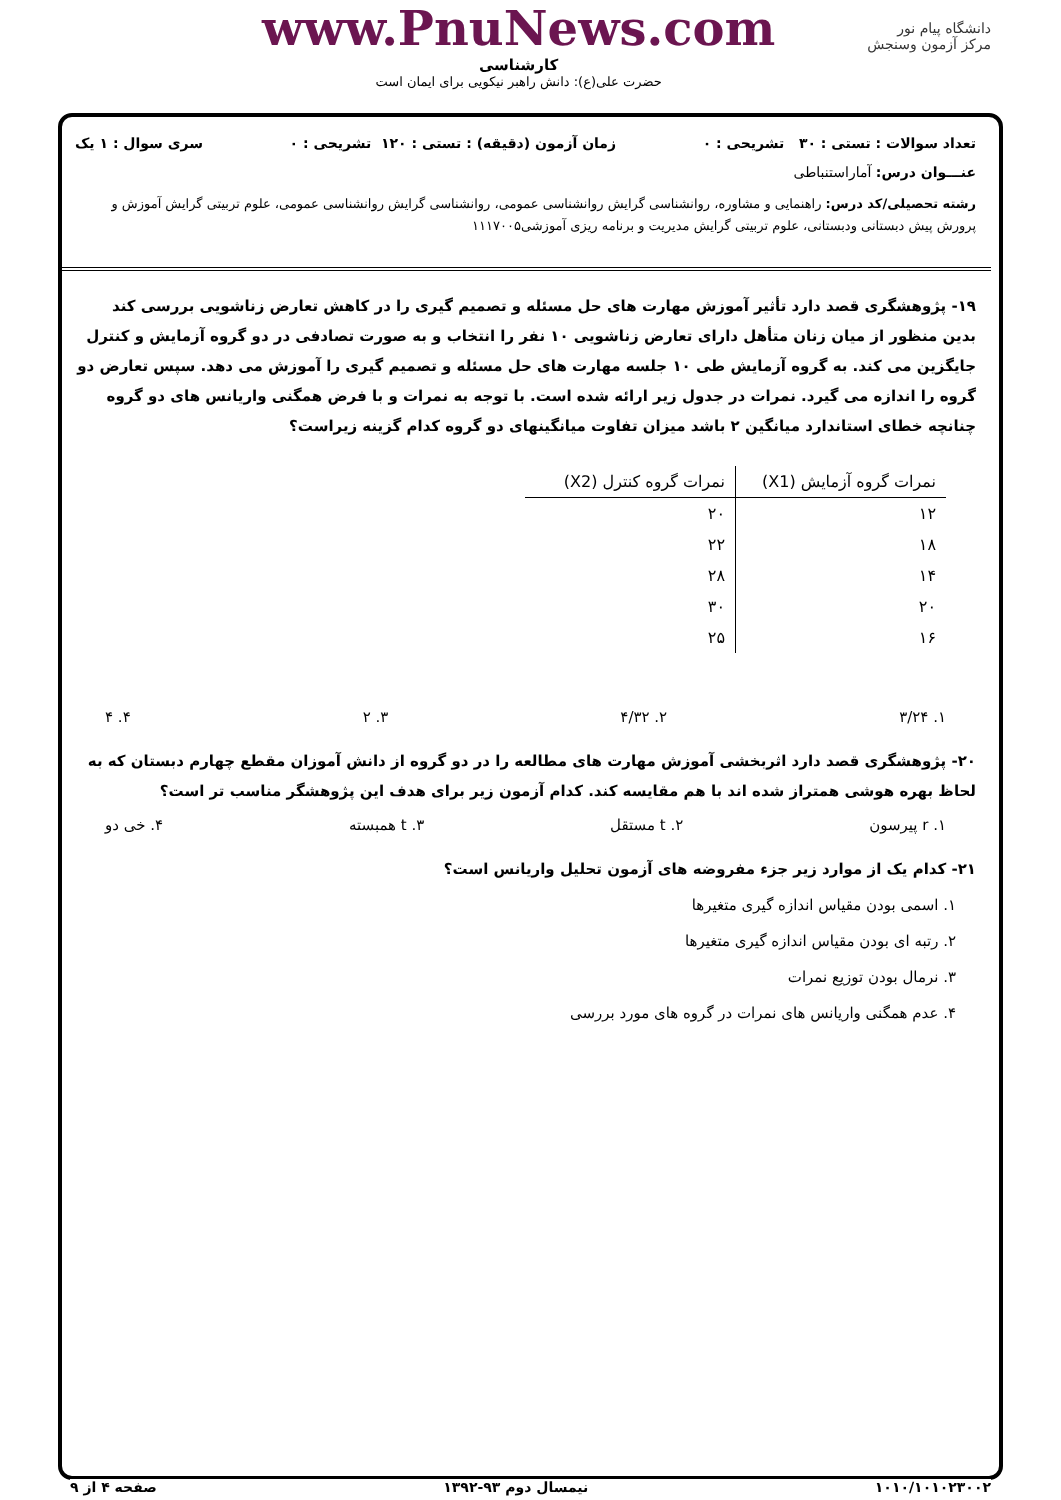دانشگاه پیام نور
مرکز آزمون وسنجش
www.PnuNews.com
کارشناسی
حضرت علی(ع): دانش راهبر نیکویی برای ایمان است
تعداد سوالات : تستی : ۳۰ تشریحی : ۰ زمان آزمون (دقیقه) : تستی : ۱۲۰ تشریحی : ۰ سری سوال : ۱ یک
عنـــوان درس: آماراستنباطی
رشته تحصیلی/کد درس: راهنمایی و مشاوره، روانشناسی گرایش روانشناسی عمومی، روانشناسی گرایش روانشناسی عمومی، علوم تربیتی گرایش آموزش و پرورش پیش دبستانی ودبستانی، علوم تربیتی گرایش مدیریت و برنامه ریزی آموزشی۱۱۱۷۰۰۵
۱۹- پژوهشگری قصد دارد تأثیر آموزش مهارت های حل مسئله و تصمیم گیری را در کاهش تعارض زناشویی بررسی کند بدین منظور از میان زنان متأهل دارای تعارض زناشویی ۱۰ نفر را انتخاب و به صورت تصادفی در دو گروه آزمایش و کنترل جایگزین می کند. به گروه آزمایش طی ۱۰ جلسه مهارت های حل مسئله و تصمیم گیری را آموزش می دهد. سپس تعارض دو گروه را اندازه می گیرد. نمرات در جدول زیر ارائه شده است. با توجه به نمرات و با فرض همگنی واریانس های دو گروه چنانچه خطای استاندارد میانگین ۲ باشد میزان تفاوت میانگینهای دو گروه کدام گزینه زیراست؟
| نمرات گروه آزمایش (X1) | نمرات گروه کنترل (X2) |
| --- | --- |
| ۱۲ | ۲۰ |
| ۱۸ | ۲۲ |
| ۱۴ | ۲۸ |
| ۲۰ | ۳۰ |
| ۱۶ | ۲۵ |
۱. ۳/۲۴ ۲. ۴/۳۲ ۳. ۲ ۴. ۴
۲۰- پژوهشگری قصد دارد اثربخشی آموزش مهارت های مطالعه را در دو گروه از دانش آموزان مقطع چهارم دبستان که به لحاظ بهره هوشی همتراز شده اند با هم مقایسه کند. کدام آزمون زیر برای هدف این پژوهشگر مناسب تر است؟
۱. r پیرسون ۲. t مستقل ۳. t همبسته ۴. خی دو
۲۱- کدام یک از موارد زیر جزء مفروضه های آزمون تحلیل واریانس است؟
۱. اسمی بودن مقیاس اندازه گیری متغیرها
۲. رتبه ای بودن مقیاس اندازه گیری متغیرها
۳. نرمال بودن توزیع نمرات
۴. عدم همگنی واریانس های نمرات در گروه های مورد بررسی
۱۰۱۰/۱۰۱۰۲۳۰۰۲ نیمسال دوم ۹۳-۱۳۹۲ صفحه ۴ از ۹